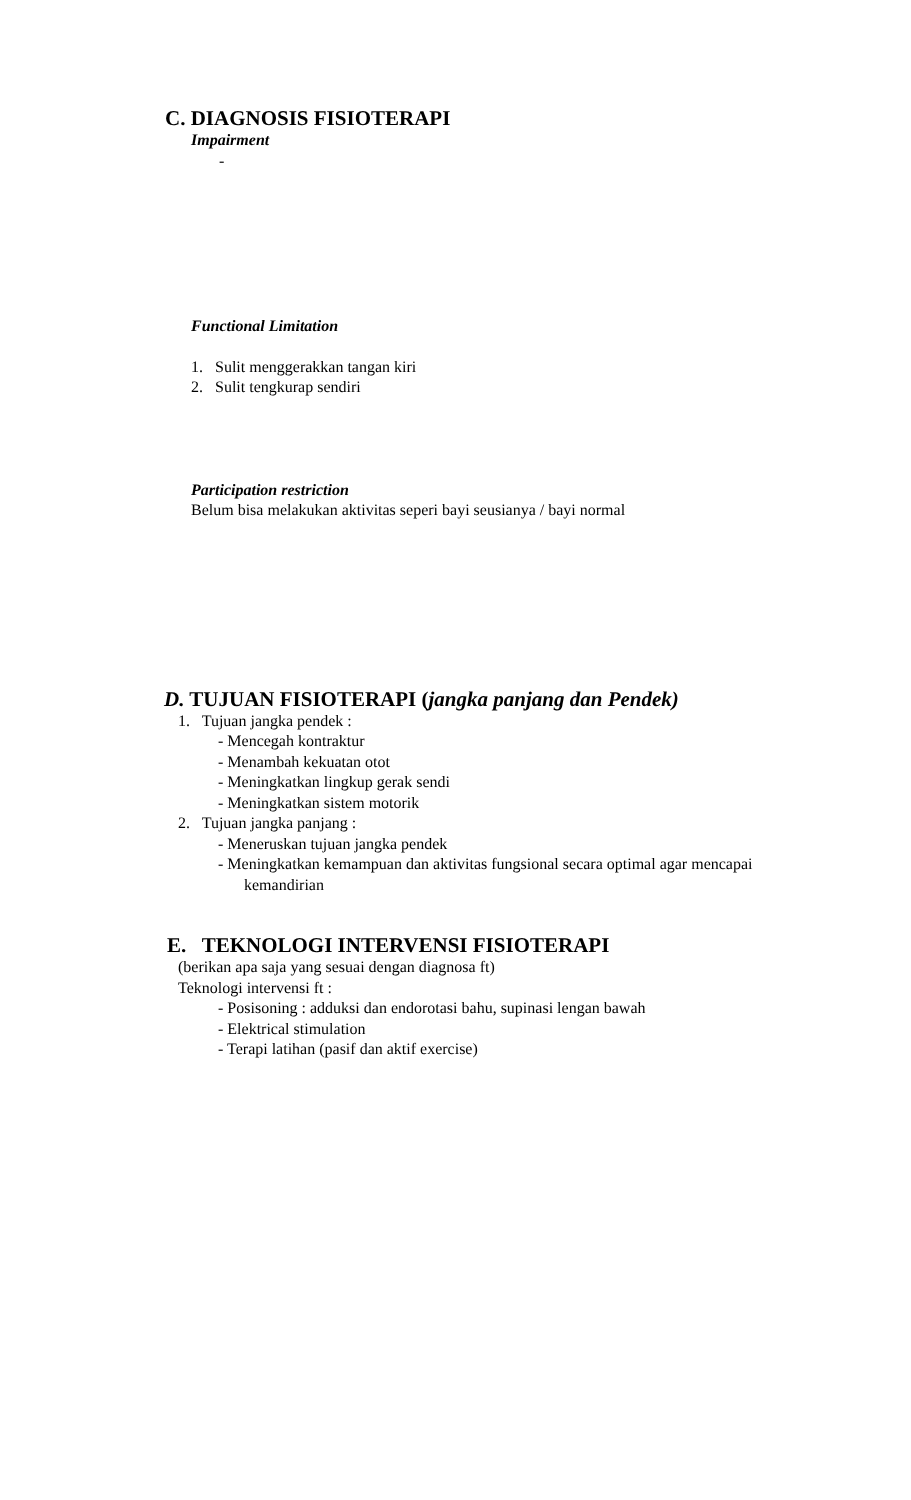C. DIAGNOSIS FISIOTERAPI
Impairment
-
Functional Limitation
1. Sulit menggerakkan tangan kiri
2. Sulit tengkurap sendiri
Participation restriction
Belum bisa melakukan aktivitas seperi bayi seusianya / bayi normal
D. TUJUAN FISIOTERAPI (jangka panjang dan Pendek)
1. Tujuan jangka pendek :
- Mencegah kontraktur
- Menambah kekuatan otot
- Meningkatkan lingkup gerak sendi
- Meningkatkan sistem motorik
2. Tujuan jangka panjang :
- Meneruskan tujuan jangka pendek
- Meningkatkan kemampuan dan aktivitas fungsional secara optimal agar mencapai
kemandirian
E. TEKNOLOGI INTERVENSI FISIOTERAPI
(berikan apa saja yang sesuai dengan diagnosa ft)
Teknologi intervensi ft :
- Posisoning : adduksi dan endorotasi bahu, supinasi lengan bawah
- Elektrical stimulation
- Terapi latihan (pasif dan aktif exercise)